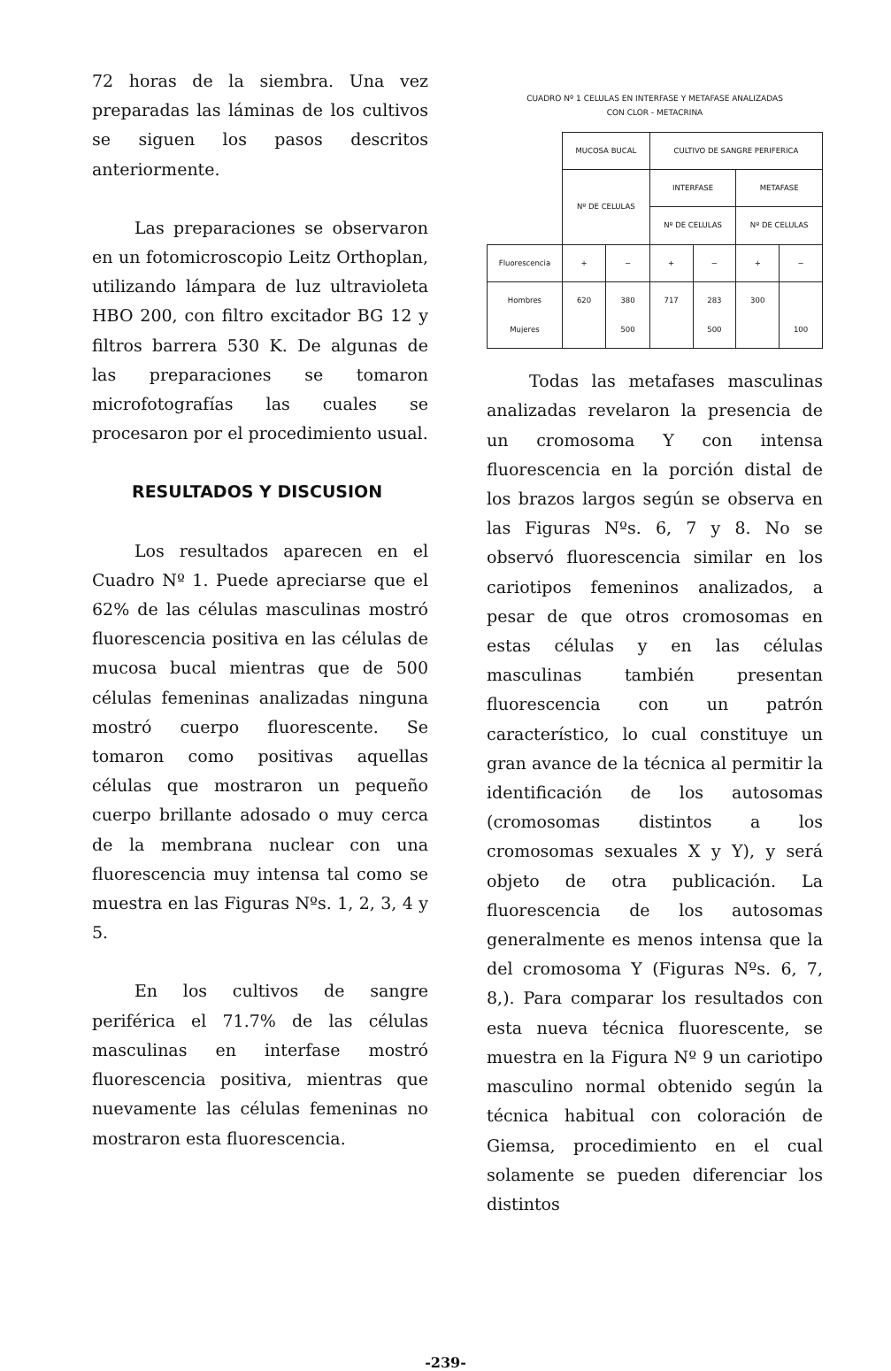72 horas de la siembra. Una vez preparadas las láminas de los cultivos se siguen los pasos descritos anteriormente.
Las preparaciones se observaron en un fotomicroscopio Leitz Orthoplan, utilizando lámpara de luz ultravioleta HBO 200, con filtro excitador BG 12 y filtros barrera 530 K. De algunas de las preparaciones se tomaron microfotografías las cuales se procesaron por el procedimiento usual.
RESULTADOS Y DISCUSION
Los resultados aparecen en el Cuadro Nº 1. Puede apreciarse que el 62% de las células masculinas mostró fluorescencia positiva en las células de mucosa bucal mientras que de 500 células femeninas analizadas ninguna mostró cuerpo fluorescente. Se tomaron como positivas aquellas células que mostraron un pequeño cuerpo brillante adosado o muy cerca de la membrana nuclear con una fluorescencia muy intensa tal como se muestra en las Figuras Nºs. 1, 2, 3, 4 y 5.
En los cultivos de sangre periférica el 71.7% de las células masculinas en interfase mostró fluorescencia positiva, mientras que nuevamente las células femeninas no mostraron esta fluorescencia.
CUADRO Nº 1 CELULAS EN INTERFASE Y METAFASE ANALIZADAS
CON CLOR - METACRINA
| | MUCOSA BUCAL | | CULTIVO DE SANGRE PERIFERICA | | | |
| | Nº DE CELULAS | | INTERFASE | | METAFASE | |
| | | | Nº DE CELULAS | | Nº DE CELULAS | |
| Fluorescencia | + | − | + | − | + | − |
| Hombres Mujeres | 620 | 380 500 | 717 | 283 500 | 300 | 100 |
Todas las metafases masculinas analizadas revelaron la presencia de un cromosoma Y con intensa fluorescencia en la porción distal de los brazos largos según se observa en las Figuras Nºs. 6, 7 y 8. No se observó fluorescencia similar en los cariotipos femeninos analizados, a pesar de que otros cromosomas en estas células y en las células masculinas también presentan fluorescencia con un patrón característico, lo cual constituye un gran avance de la técnica al permitir la identificación de los autosomas (cromosomas distintos a los cromosomas sexuales X y Y), y será objeto de otra publicación. La fluorescencia de los autosomas generalmente es menos intensa que la del cromosoma Y (Figuras Nºs. 6, 7, 8,). Para comparar los resultados con esta nueva técnica fluorescente, se muestra en la Figura Nº 9 un cariotipo masculino normal obtenido según la técnica habitual con coloración de Giemsa, procedimiento en el cual solamente se pueden diferenciar los distintos
-239-